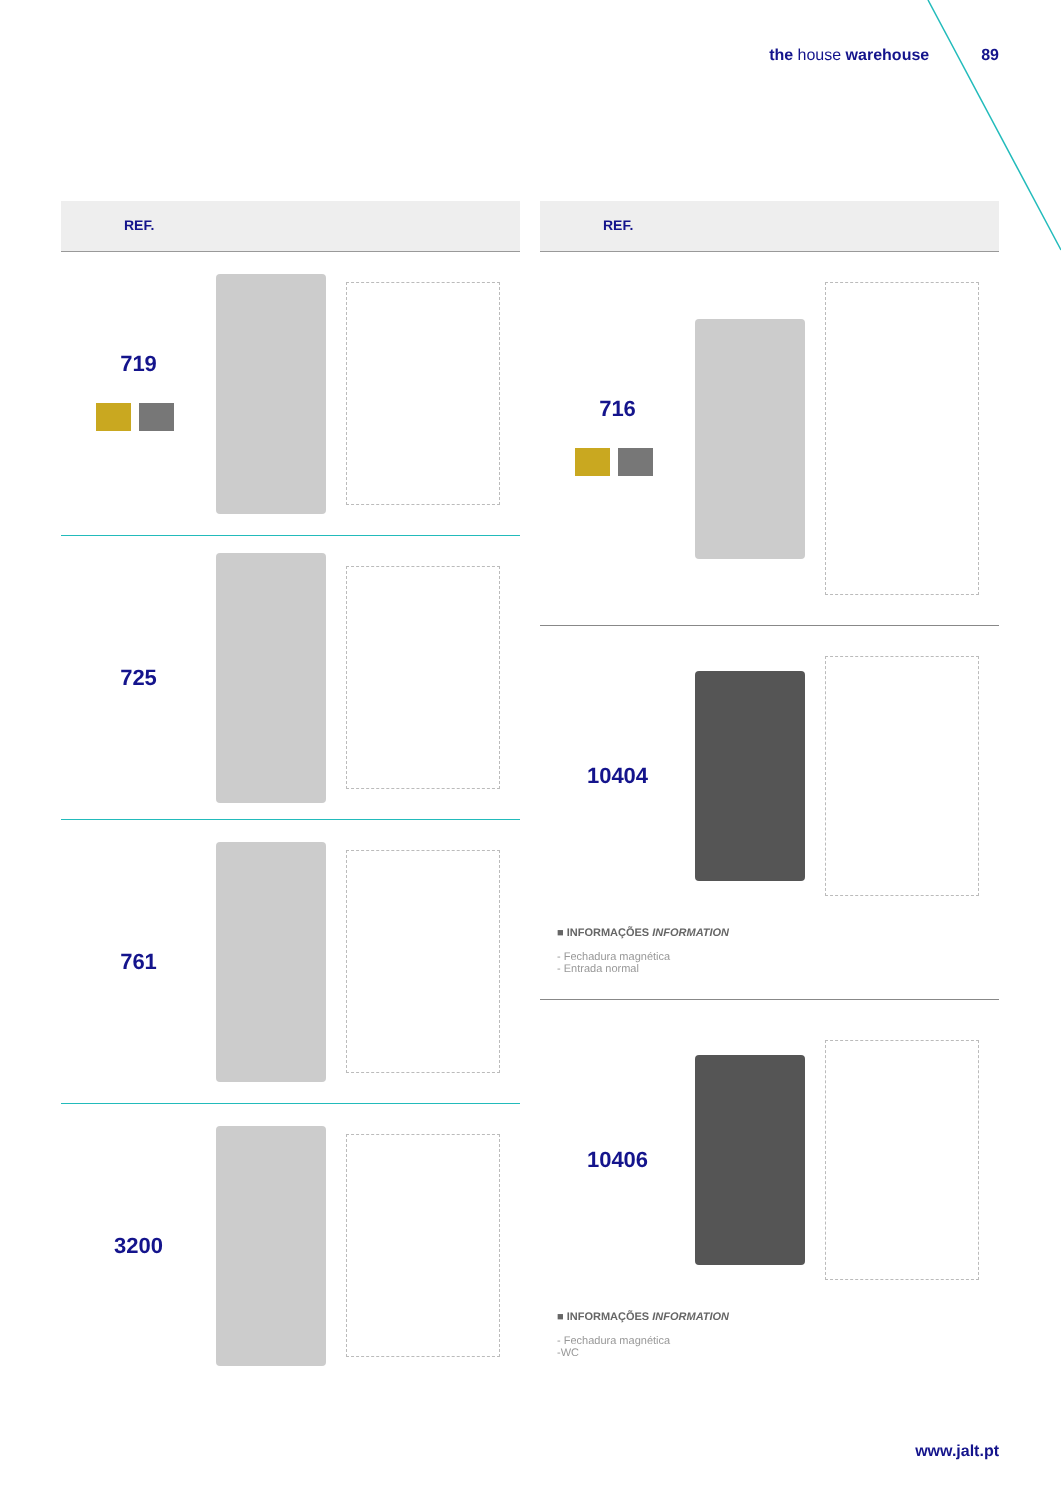the house warehouse 89
REF.
719
725
761
3200
REF.
716
10404
■ INFORMAÇÕES INFORMATION
- Fechadura magnética
- Entrada normal
10406
■ INFORMAÇÕES INFORMATION
- Fechadura magnética
-WC
www.jalt.pt